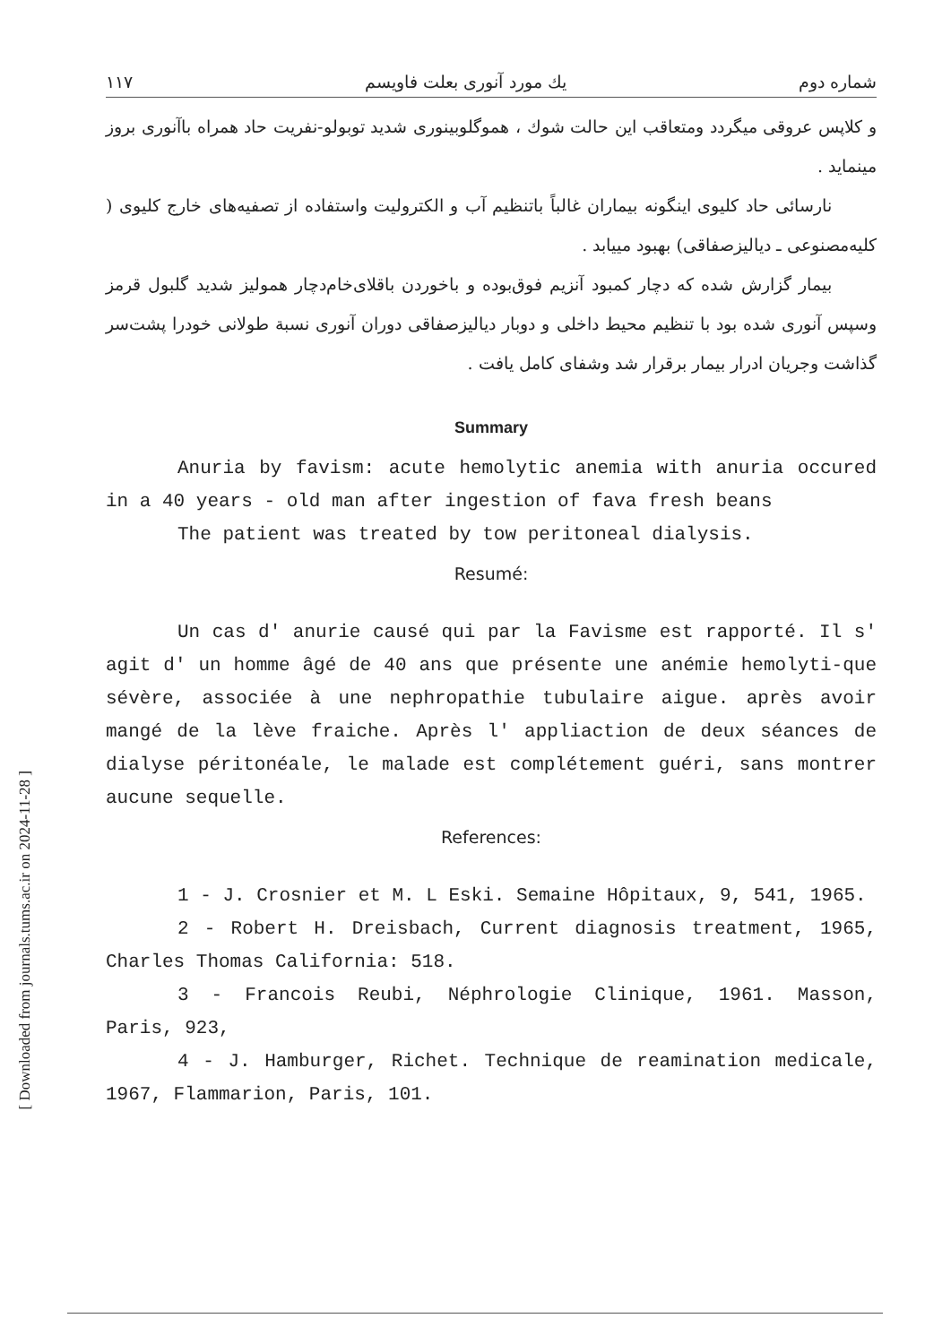[ Downloaded from journals.tums.ac.ir on 2024-11-28 ]
شماره دوم يك مورد آنورى بعلت فاويسم ١١٧
و کلاپس عروقی میگردد ومتعاقب این حالت شوك ، هموگلوبینوری شدید توبولو-نفریت حاد همراه باآنوری بروز مینماید .
نارسائی حاد کلیوی اینگونه بیماران غالباً باتنظیم آب و الکترولیت واستفاده از تصفیه‌های خارج کلیوی ( کلیه‌مصنوعی ـ دیالیزصفاقی) بهبود مییابد .
بیمار گزارش شده که دچار کمبود آنزیم فوق‌بوده و باخوردن باقلای‌خام‌دچار همولیز شدید گلبول قرمز وسپس آنوری شده بود با تنظیم محیط داخلی و دوبار دیالیزصفاقی دوران آنوری نسبة طولانی خودرا پشت‌سر گذاشت وجریان ادرار بیمار برقرار شد وشفای کامل یافت .
Summary
Anuria by favism: acute hemolytic anemia with anuria occured in a 40 years - old man after ingestion of fava fresh beans
The patient was treated by tow peritoneal dialysis.
Resumé:
Un cas d' anurie causé qui par la Favisme est rapporté. Il s' agit d' un homme âgé de 40 ans que présente une anémie hemolyti-que sévère, associée à une nephropathie tubulaire aigue. après avoir mangé de la lève fraiche. Après l' appliaction de deux séances de dialyse péritonéale, le malade est complétement guéri, sans montrer aucune sequelle.
References:
1 - J. Crosnier et M. L Eski. Semaine Hôpitaux, 9, 541, 1965.
2 - Robert H. Dreisbach, Current diagnosis treatment, 1965, Charles Thomas California: 518.
3 - Francois Reubi, Néphrologie Clinique, 1961. Masson, Paris, 923,
4 - J. Hamburger, Richet. Technique de reamination medicale, 1967, Flammarion, Paris, 101.